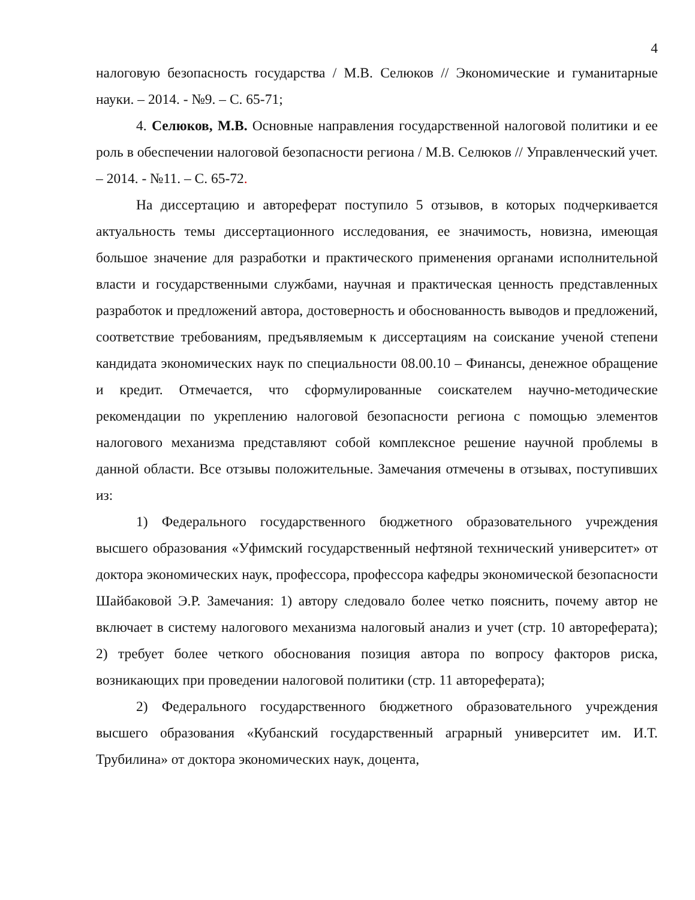4
налоговую безопасность государства / М.В. Селюков // Экономические и гуманитарные науки. – 2014. - №9. – С. 65-71;
4. Селюков, М.В. Основные направления государственной налоговой политики и ее роль в обеспечении налоговой безопасности региона / М.В. Селюков // Управленческий учет. – 2014. - №11. – С. 65-72.
На диссертацию и автореферат поступило 5 отзывов, в которых подчеркивается актуальность темы диссертационного исследования, ее значимость, новизна, имеющая большое значение для разработки и практического применения органами исполнительной власти и государственными службами, научная и практическая ценность представленных разработок и предложений автора, достоверность и обоснованность выводов и предложений, соответствие требованиям, предъявляемым к диссертациям на соискание ученой степени кандидата экономических наук по специальности 08.00.10 – Финансы, денежное обращение и кредит. Отмечается, что сформулированные соискателем научно-методические рекомендации по укреплению налоговой безопасности региона с помощью элементов налогового механизма представляют собой комплексное решение научной проблемы в данной области. Все отзывы положительные. Замечания отмечены в отзывах, поступивших из:
1) Федерального государственного бюджетного образовательного учреждения высшего образования «Уфимский государственный нефтяной технический университет» от доктора экономических наук, профессора, профессора кафедры экономической безопасности Шайбаковой Э.Р. Замечания: 1) автору следовало более четко пояснить, почему автор не включает в систему налогового механизма налоговый анализ и учет (стр. 10 автореферата); 2) требует более четкого обоснования позиция автора по вопросу факторов риска, возникающих при проведении налоговой политики (стр. 11 автореферата);
2) Федерального государственного бюджетного образовательного учреждения высшего образования «Кубанский государственный аграрный университет им. И.Т. Трубилина» от доктора экономических наук, доцента,